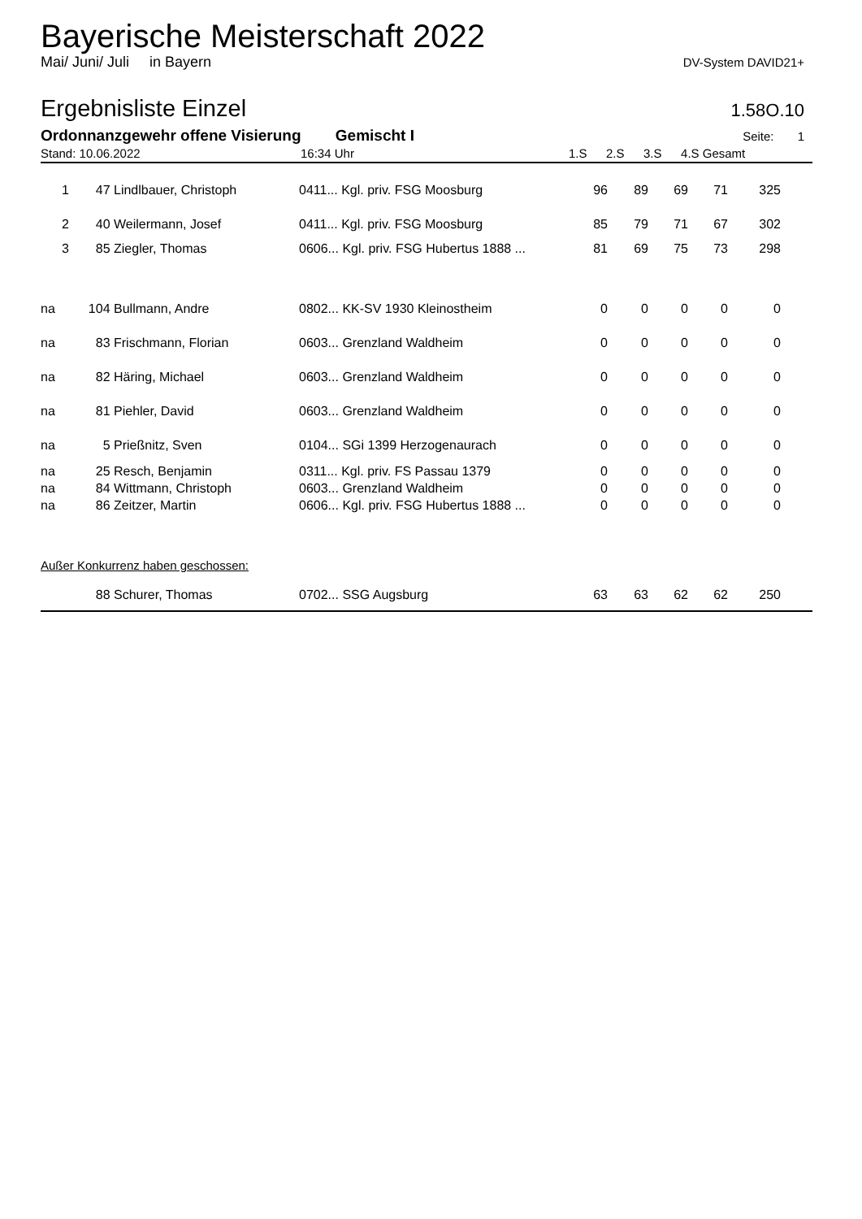Bayerische Meisterschaft 2022
Mai/ Juni/ Juli in Bayern DV-System DAVID21+
Ergebnisliste Einzel
1.58O.10
Ordonnanzgewehr offene Visierung Gemischt I Seite: 1
| Stand: 10.06.2022 | 16:34 Uhr | 1.S | 2.S | 3.S | 4.S Gesamt |
| 1 | 47 | Lindlbauer, Christoph | 0411... Kgl. priv. FSG Moosburg | 96 | 89 | 69 | 71 | 325 | |
| 2 | 40 | Weilermann, Josef | 0411... Kgl. priv. FSG Moosburg | 85 | 79 | 71 | 67 | 302 | |
| 3 | 85 | Ziegler, Thomas | 0606... Kgl. priv. FSG Hubertus 1888 ... | 81 | 69 | 75 | 73 | 298 | |
| na | 104 | Bullmann, Andre | 0802... KK-SV 1930 Kleinostheim | 0 | 0 | 0 | 0 | 0 | |
| na | 83 | Frischmann, Florian | 0603... Grenzland Waldheim | 0 | 0 | 0 | 0 | 0 | |
| na | 82 | Häring, Michael | 0603... Grenzland Waldheim | 0 | 0 | 0 | 0 | 0 | |
| na | 81 | Piehler, David | 0603... Grenzland Waldheim | 0 | 0 | 0 | 0 | 0 | |
| na | 5 | Prießnitz, Sven | 0104... SGi 1399 Herzogenaurach | 0 | 0 | 0 | 0 | 0 | |
| na | 25 | Resch, Benjamin | 0311... Kgl. priv. FS Passau 1379 | 0 | 0 | 0 | 0 | 0 | |
| na | 84 | Wittmann, Christoph | 0603... Grenzland Waldheim | 0 | 0 | 0 | 0 | 0 | |
| na | 86 | Zeitzer, Martin | 0606... Kgl. priv. FSG Hubertus 1888 ... | 0 | 0 | 0 | 0 | 0 | |
| Außer Konkurrenz haben geschossen: | | | | | | | | | |
| | 88 | Schurer, Thomas | 0702... SSG Augsburg | 63 | 63 | 62 | 62 | 250 | |